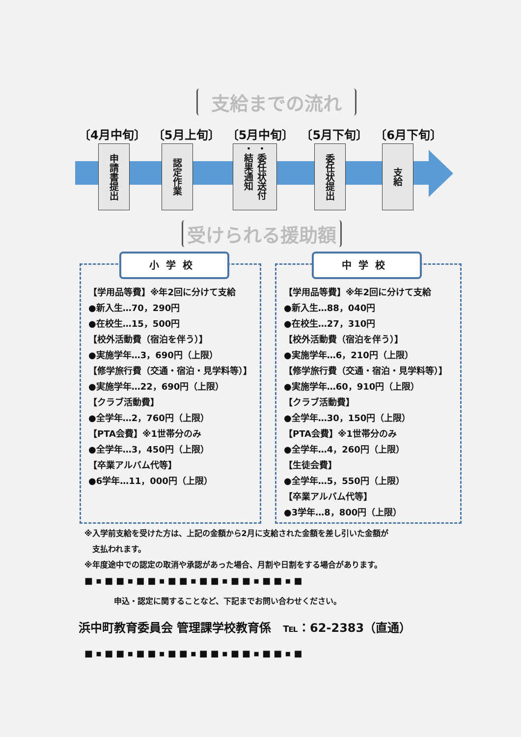支給までの流れ
〔4月中旬〕 〔5月上旬〕 〔5月中旬〕 〔5月下旬〕 〔6月下旬〕
申請書提出
認定作業
・委任状送付 ・結果通知
委任状提出
支給
受けられる援助額
【学用品等費】※年2回に分けて支給
●新入生…70，290円
●在校生…15，500円
【校外活動費（宿泊を伴う）】
●実施学年…3，690円（上限）
【修学旅行費（交通・宿泊・見学料等）】
●実施学年…22，690円（上限）
【クラブ活動費】
●全学年…2，760円（上限）
【PTA会費】※1世帯分のみ
●全学年…3，450円（上限）
【卒業アルバム代等】
●6学年…11，000円（上限）
小学校
【学用品等費】※年2回に分けて支給
●新入生…88，040円
●在校生…27，310円
【校外活動費（宿泊を伴う）】
●実施学年…6，210円（上限）
【修学旅行費（交通・宿泊・見学料等）】
●実施学年…60，910円（上限）
【クラブ活動費】
●全学年…30，150円（上限）
【PTA会費】※1世帯分のみ
●全学年…4，260円（上限）
【生徒会費】
●全学年…5，550円（上限）
【卒業アルバム代等】
●3学年…8，800円（上限）
中学校
※入学前支給を受けた方は、上記の金額から2月に支給された金額を差し引いた金額が
　支払われます。
※年度途中での認定の取消や承認があった場合、月割や日割をする場合があります。
■▪■■▪■■▪■■▪■■▪■■▪■■▪■
申込・認定に関することなど、下記までお問い合わせください。
浜中町教育委員会 管理課学校教育係　℡：62-2383（直通）
■▪■■▪■■▪■■▪■■▪■■▪■■▪■